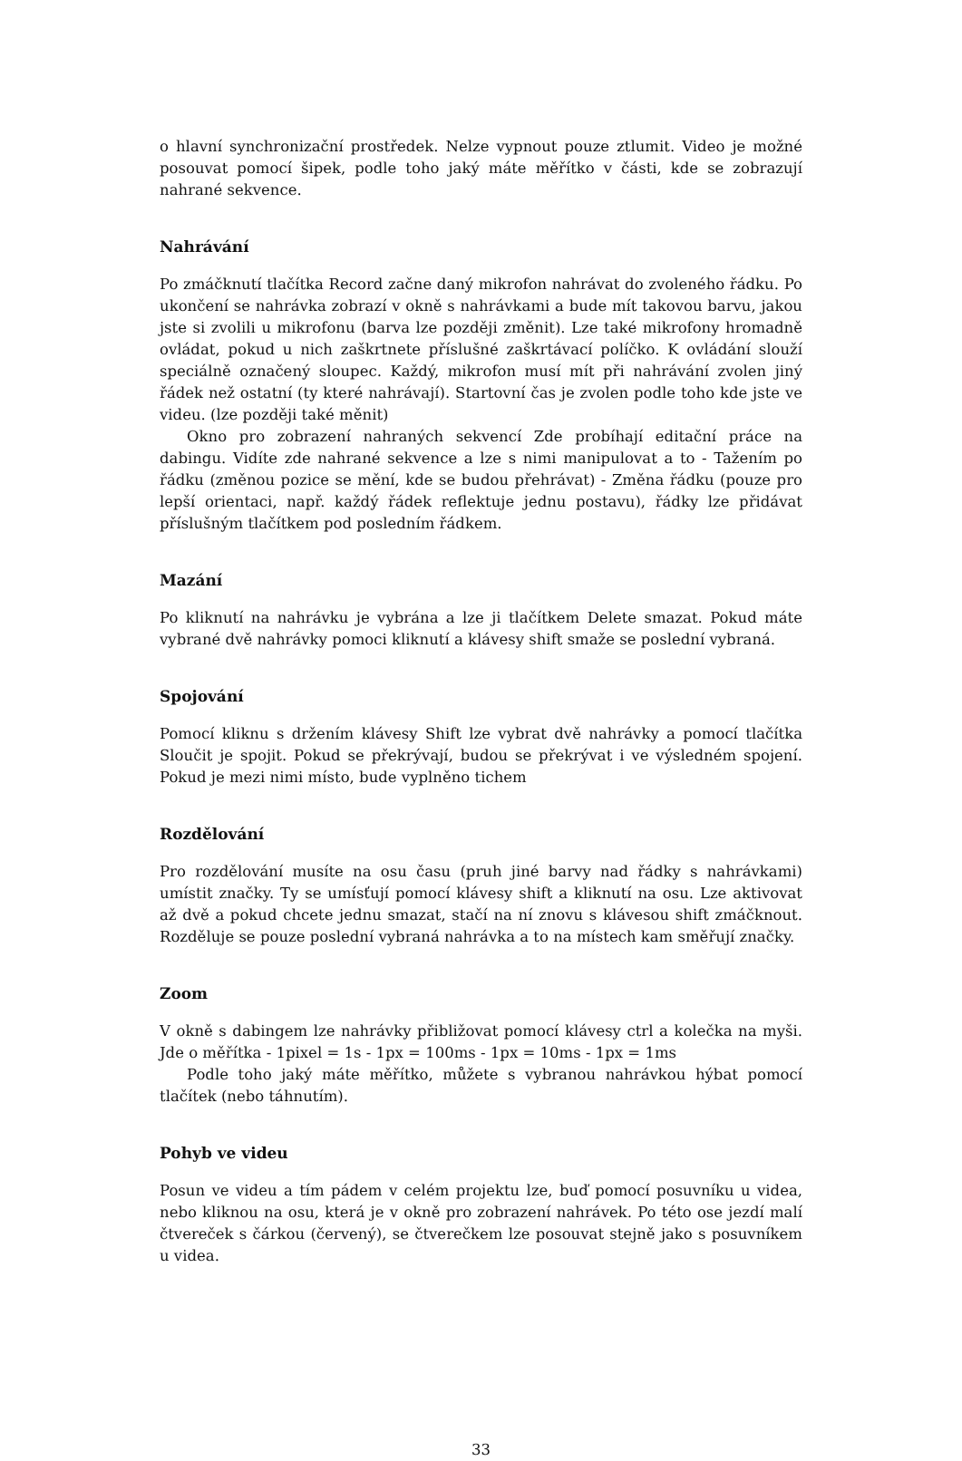o hlavní synchronizační prostředek. Nelze vypnout pouze ztlumit. Video je možné posouvat pomocí šipek, podle toho jaký máte měřítko v části, kde se zobrazují nahrané sekvence.
Nahrávání
Po zmáčknutí tlačítka Record začne daný mikrofon nahrávat do zvoleného řádku. Po ukončení se nahrávka zobrazí v okně s nahrávkami a bude mít takovou barvu, jakou jste si zvolili u mikrofonu (barva lze později změnit). Lze také mikrofony hromadně ovládat, pokud u nich zaškrtnete příslušné zaškrtávací políčko. K ovládání slouží speciálně označený sloupec. Každý, mikrofon musí mít při nahrávání zvolen jiný řádek než ostatní (ty které nahrávají). Startovní čas je zvolen podle toho kde jste ve videu. (lze později také měnit)
Okno pro zobrazení nahraných sekvencí Zde probíhají editační práce na dabingu. Vidíte zde nahrané sekvence a lze s nimi manipulovat a to - Tažením po řádku (změnou pozice se mění, kde se budou přehrávat) - Změna řádku (pouze pro lepší orientaci, např. každý řádek reflektuje jednu postavu), řádky lze přidávat příslušným tlačítkem pod posledním řádkem.
Mazání
Po kliknutí na nahrávku je vybrána a lze ji tlačítkem Delete smazat. Pokud máte vybrané dvě nahrávky pomoci kliknutí a klávesy shift smaže se poslední vybraná.
Spojování
Pomocí kliknu s držením klávesy Shift lze vybrat dvě nahrávky a pomocí tlačítka Sloučit je spojit. Pokud se překrývají, budou se překrývat i ve výsledném spojení. Pokud je mezi nimi místo, bude vyplněno tichem
Rozdělování
Pro rozdělování musíte na osu času (pruh jiné barvy nad řádky s nahrávkami) umístit značky. Ty se umísťují pomocí klávesy shift a kliknutí na osu. Lze aktivovat až dvě a pokud chcete jednu smazat, stačí na ní znovu s klávesou shift zmáčknout. Rozděluje se pouze poslední vybraná nahrávka a to na místech kam směřují značky.
Zoom
V okně s dabingem lze nahrávky přibližovat pomocí klávesy ctrl a kolečka na myši. Jde o měřítka - 1pixel = 1s - 1px = 100ms - 1px = 10ms - 1px = 1ms
Podle toho jaký máte měřítko, můžete s vybranou nahrávkou hýbat pomocí tlačítek (nebo táhnutím).
Pohyb ve videu
Posun ve videu a tím pádem v celém projektu lze, buď pomocí posuvníku u videa, nebo kliknou na osu, která je v okně pro zobrazení nahrávek. Po této ose jezdí malí čtvereček s čárkou (červený), se čtverečkem lze posouvat stejně jako s posuvníkem u videa.
33